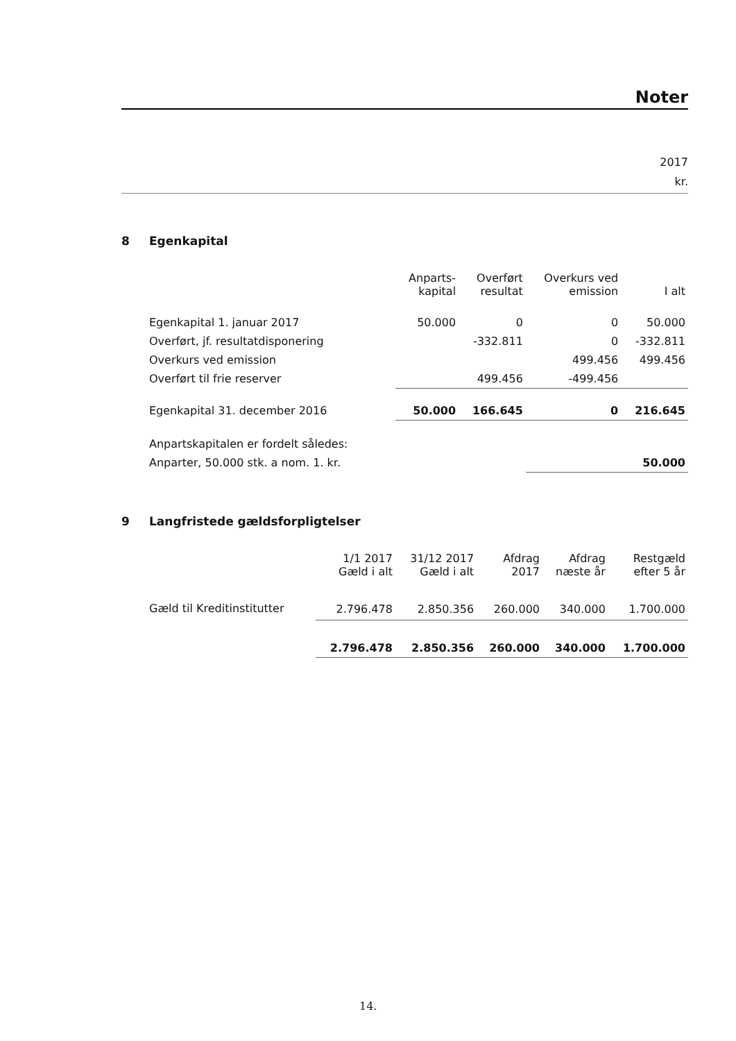Noter
2017
kr.
8 Egenkapital
| | Anparts- kapital | Overført resultat | Overkurs ved emission | I alt |
| Egenkapital 1. januar 2017 | 50.000 | 0 | 0 | 50.000 |
| Overført, jf. resultatdisponering | | -332.811 | 0 | -332.811 |
| Overkurs ved emission | | | 499.456 | 499.456 |
| Overført til frie reserver | | 499.456 | -499.456 | |
| Egenkapital 31. december 2016 | 50.000 | 166.645 | 0 | 216.645 |
| Anpartskapitalen er fordelt således: | | | | |
| Anparter, 50.000 stk. a nom. 1. kr. | | | | 50.000 |
9 Langfristede gældsforpligtelser
| | 1/1 2017 Gæld i alt | 31/12 2017 Gæld i alt | Afdrag 2017 | Afdrag næste år | Restgæld efter 5 år |
| Gæld til Kreditinstitutter | 2.796.478 | 2.850.356 | 260.000 | 340.000 | 1.700.000 |
| | 2.796.478 | 2.850.356 | 260.000 | 340.000 | 1.700.000 |
14.